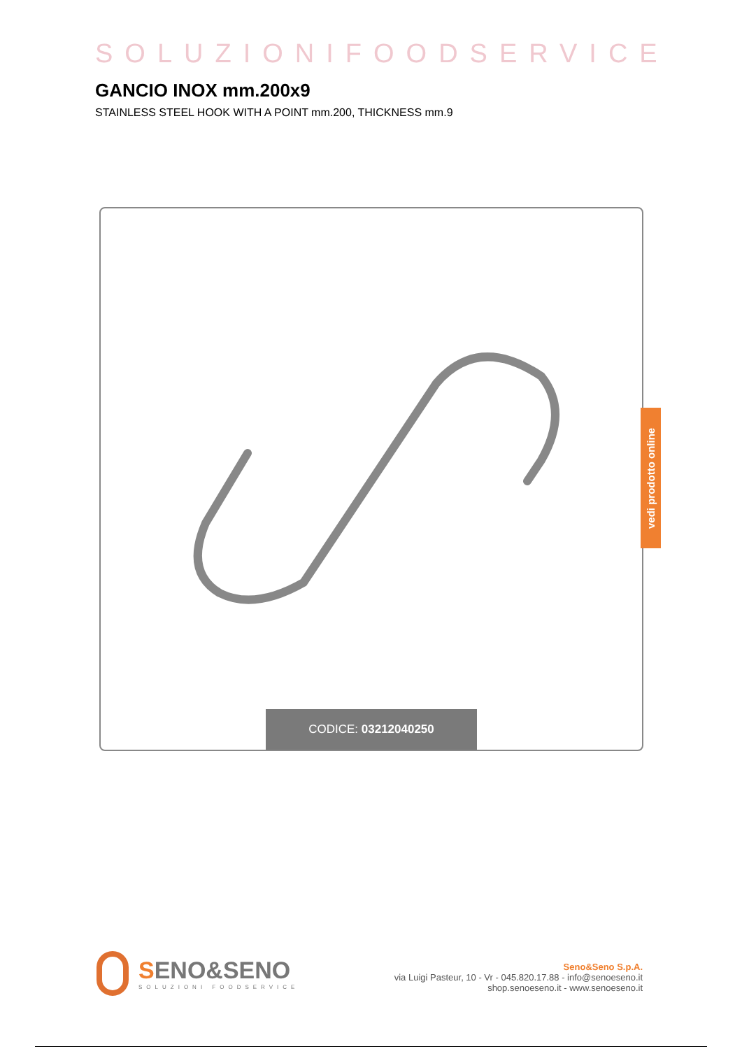SOLUZIONIFOODSERVICE
GANCIO INOX mm.200x9
STAINLESS STEEL HOOK WITH A POINT mm.200, THICKNESS mm.9
CODICE: 03212040250
vedi prodotto online
SENO&SENO
SOLUZIONI FOODSERVICE
Seno&Seno S.p.A.
via Luigi Pasteur, 10 - Vr - 045.820.17.88 - info@senoeseno.it
shop.senoeseno.it - www.senoeseno.it